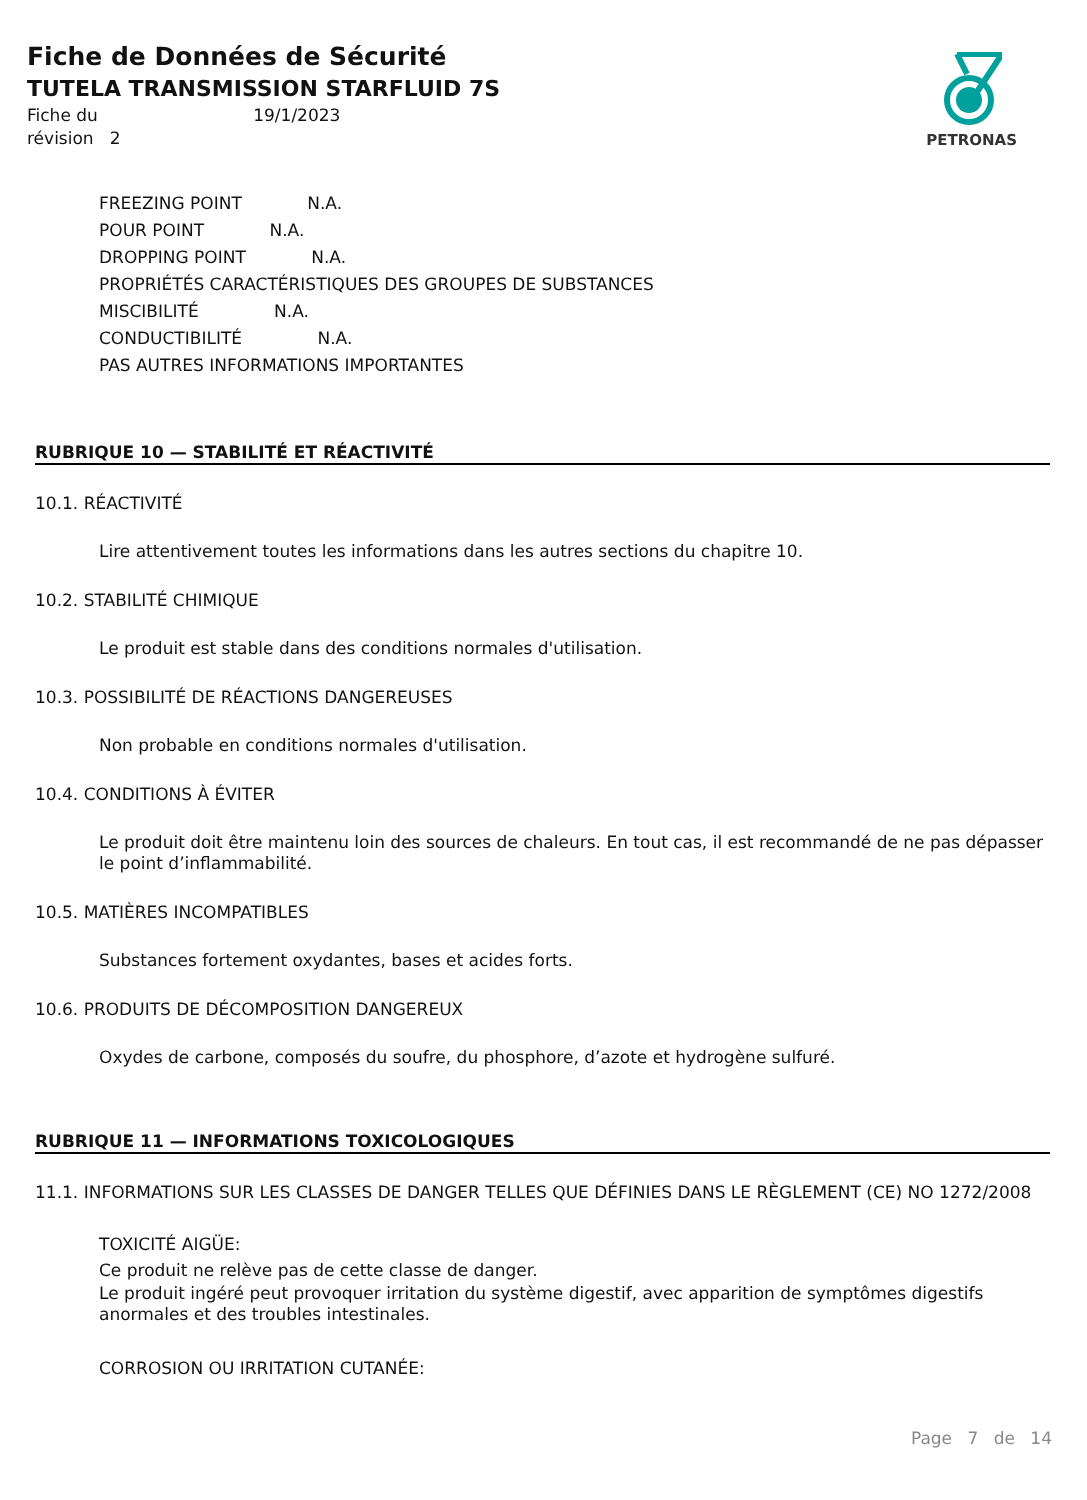Fiche de Données de Sécurité
TUTELA TRANSMISSION STARFLUID 7S
Fiche du 19/1/2023
révision 2
PETRONAS
FREEZING POINT N.A.
POUR POINT N.A.
DROPPING POINT N.A.
PROPRIÉTÉS CARACTÉRISTIQUES DES GROUPES DE SUBSTANCES
MISCIBILITÉ N.A.
CONDUCTIBILITÉ N.A.
PAS AUTRES INFORMATIONS IMPORTANTES
RUBRIQUE 10 — STABILITÉ ET RÉACTIVITÉ
10.1. RÉACTIVITÉ
Lire attentivement toutes les informations dans les autres sections du chapitre 10.
10.2. STABILITÉ CHIMIQUE
Le produit est stable dans des conditions normales d'utilisation.
10.3. POSSIBILITÉ DE RÉACTIONS DANGEREUSES
Non probable en conditions normales d'utilisation.
10.4. CONDITIONS À ÉVITER
Le produit doit être maintenu loin des sources de chaleurs. En tout cas, il est recommandé de ne pas dépasser le point d’inflammabilité.
10.5. MATIÈRES INCOMPATIBLES
Substances fortement oxydantes, bases et acides forts.
10.6. PRODUITS DE DÉCOMPOSITION DANGEREUX
Oxydes de carbone, composés du soufre, du phosphore, d’azote et hydrogène sulfuré.
RUBRIQUE 11 — INFORMATIONS TOXICOLOGIQUES
11.1. INFORMATIONS SUR LES CLASSES DE DANGER TELLES QUE DÉFINIES DANS LE RÈGLEMENT (CE) NO 1272/2008
TOXICITÉ AIGÜE:
Ce produit ne relève pas de cette classe de danger.
Le produit ingéré peut provoquer irritation du système digestif, avec apparition de symptômes digestifs anormales et des troubles intestinales.
CORROSION OU IRRITATION CUTANÉE:
Page 7 de 14